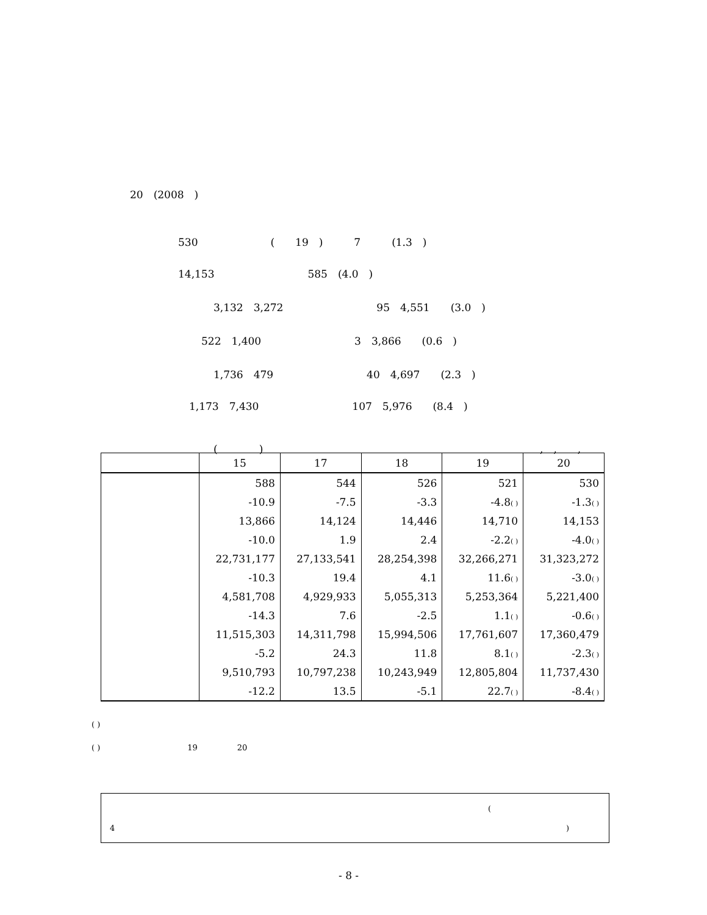20　(2008　)
530　　　　　　　(　　19　)　　　7　　　(1.3　)
14,153　　　　　　　　　585　(4.0　)
3,132　3,272　　　　　　　　　95　4,551　　(3.0　)
522　1,400　　　　　　　　　3　3,866　　(0.6　)
1,736　479　　　　　　　　　40　4,697　　(2.3　)
1,173　7,430　　　　　　　　　107　5,976　　(8.4　)
(　　　　)
,　,　　,
| | 15 | 17 | 18 | 19 | 20 |
| --- | --- | --- | --- | --- | --- |
| | 588 | 544 | 526 | 521 | 530 |
| | -10.9 | -7.5 | -3.3 | -4.8 ( ) | -1.3 ( ) |
| | 13,866 | 14,124 | 14,446 | 14,710 | 14,153 |
| | -10.0 | 1.9 | 2.4 | -2.2 ( ) | -4.0 ( ) |
| | 22,731,177 | 27,133,541 | 28,254,398 | 32,266,271 | 31,323,272 |
| | -10.3 | 19.4 | 4.1 | 11.6 ( ) | -3.0 ( ) |
| | 4,581,708 | 4,929,933 | 5,055,313 | 5,253,364 | 5,221,400 |
| | -14.3 | 7.6 | -2.5 | 1.1 ( ) | -0.6 ( ) |
| | 11,515,303 | 14,311,798 | 15,994,506 | 17,761,607 | 17,360,479 |
| | -5.2 | 24.3 | 11.8 | 8.1 ( ) | -2.3 ( ) |
| | 9,510,793 | 10,797,238 | 10,243,949 | 12,805,804 | 11,737,430 |
| | -12.2 | 13.5 | -5.1 | 22.7 ( ) | -8.4 ( ) |
( )
( )　　　　　　　　　　　19　　　　　20
(
4
)
- 8 -